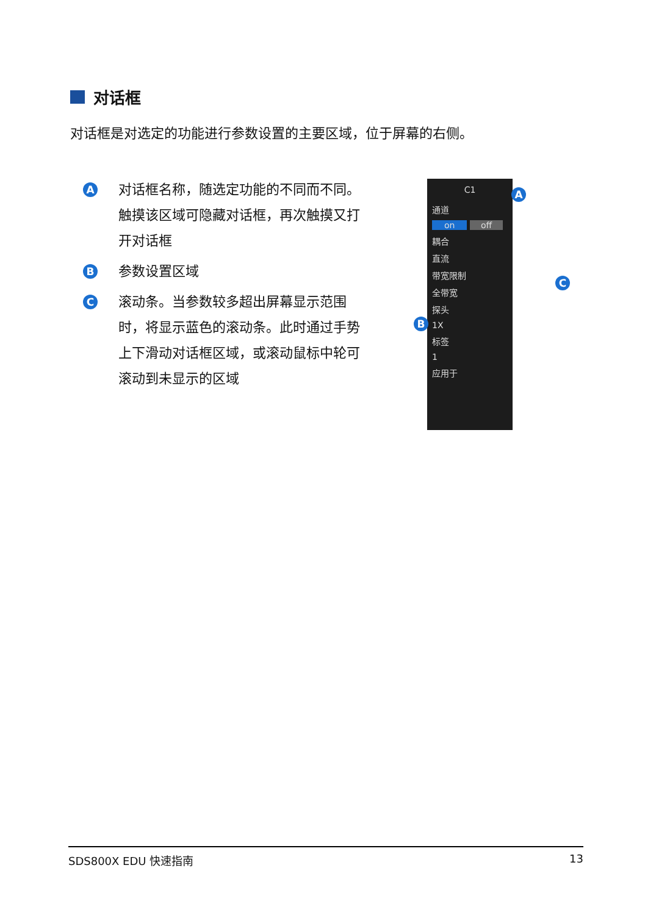对话框
对话框是对选定的功能进行参数设置的主要区域，位于屏幕的右侧。
A对话框名称，随选定功能的不同而不同。触摸该区域可隐藏对话框，再次触摸又打开对话框
B参数设置区域
C滚动条。当参数较多超出屏幕显示范围时，将显示蓝色的滚动条。此时通过手势上下滑动对话框区域，或滚动鼠标中轮可滚动到未显示的区域
C1
通道
on off
耦合
直流
带宽限制
全带宽
探头
1X
标签
1
应用于
A
B
C
SDS800X EDU 快速指南 13